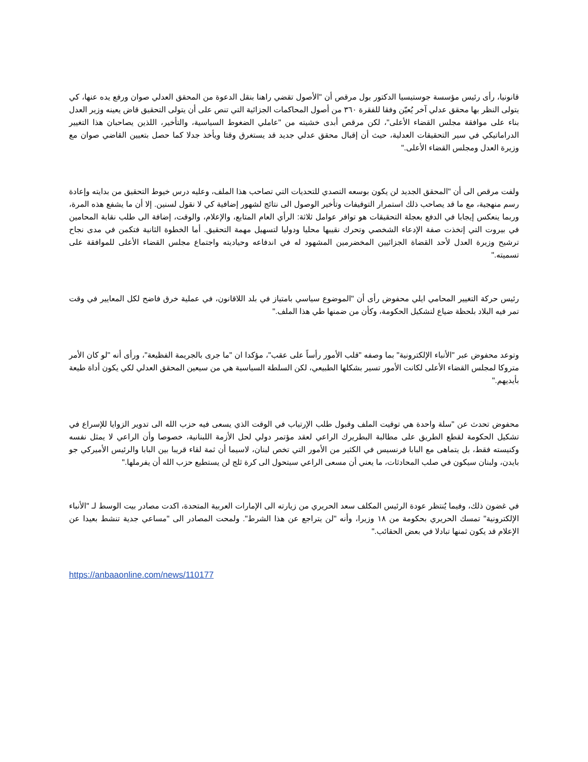قانونيا، رأى رئيس مؤسسة جوستيسيا الدكتور بول مرقص أن "الأصول تقضي راهنا بنقل الدعوة من المحقق العدلي صوان ورفع يده عنها، كي يتولى النظر بها محقق عدلي آخر يُعيّن وفقا للفقرة ٣٦٠ من أصول المحاكمات الجزائية التي تنص على أن يتولى التحقيق قاض يعينه وزير العدل بناء على موافقة مجلس القضاء الأعلى"، لكن مرقص أبدى خشيته من "عاملي الضغوط السياسية، والتأخير، اللذين يصاحبان هذا التغيير الدراماتيكي في سير التحقيقات العدلية، حيث أن إقبال محقق عدلي جديد قد يستغرق وقتا ويأخذ جدلا كما حصل بتعيين القاضي صوان مع وزيرة العدل ومجلس القضاء الأعلى."
ولفت مرقص الى أن "المحقق الجديد لن يكون بوسعه التصدي للتحديات التي تصاحب هذا الملف، وعليه درس خيوط التحقيق من بدايته وإعادة رسم منهجية، مع ما قد يصاحب ذلك استمرار التوقيفات وتأخير الوصول الى نتائج لشهور إضافية كي لا نقول لسنين. إلا أن ما يشفع هذه المرة، وربما ينعكس إيجابا في الدفع بعجلة التحقيقات هو توافر عوامل ثلاثة: الرأي العام المتابع، والإعلام، والوقت، إضافة الى طلب نقابة المحامين في بيروت التي إتخذت صفة الإدعاء الشخصي وتحرك نقيبها محليا ودوليا لتسهيل مهمة التحقيق. أما الخطوة الثانية فتكمن في مدى نجاح ترشيح وزيرة العدل لأحد القضاة الجزائيين المخضرمين المشهود له في اندفاعه وحياديته واجتماع مجلس القضاء الأعلى للموافقة على تسميته."
رئيس حركة التغيير المحامي ايلي محفوض رأى أن "الموضوع سياسي بامتياز في بلد اللاقانون، في عملية خرق فاضح لكل المعايير في وقت تمر فيه البلاد بلحظة ضياع لتشكيل الحكومة، وكأن من ضمنها طي هذا الملف."
وتوعد محفوض عبر "الأنباء الإلكترونية" بما وصفه "قلب الأمور رأساً على عقب"، مؤكدا ان "ما جرى بالجريمة الفظيعة"، ورأى أنه "لو كان الأمر متروكا لمجلس القضاء الأعلى لكانت الأمور تسير بشكلها الطبيعي، لكن السلطة السياسية هي من سيعين المحقق العدلي لكي يكون أداة طيعة بأيديهم."
محفوض تحدث عن "سلة واحدة هي توقيت الملف وقبول طلب الإرتياب في الوقت الذي يسعى فيه حزب الله الى تدوير الزوايا للإسراع في تشكيل الحكومة لقطع الطريق على مطالبة البطريرك الراعي لعقد مؤتمر دولي لحل الأزمة اللبنانية، خصوصا وأن الراعي لا يمثل نفسه وكنيسته فقط، بل يتماهى مع البابا فرنسيس في الكثير من الأمور التي تخص لبنان، لاسيما أن ثمة لقاء قريبا بين البابا والرئيس الأميركي جو بايدن، ولبنان سيكون في صلب المحادثات، ما يعني أن مسعى الراعي سيتحول الى كرة ثلج لن يستطيع حزب الله أن يفرملها."
في غضون ذلك، وفيما يُنتظر عودة الرئيس المكلف سعد الحريري من زيارته الى الإمارات العربية المتحدة، اكدت مصادر بيت الوسط لـ "الأنباء الإلكترونية" تمسك الحريري بحكومة من ١٨ وزيرا، وأنه "لن يتراجع عن هذا الشرط". ولمحت المصادر الى "مساعي جدية تنشط بعيدا عن الإعلام قد يكون ثمنها تبادلا في بعض الحقائب."
https://anbaaonline.com/news/110177